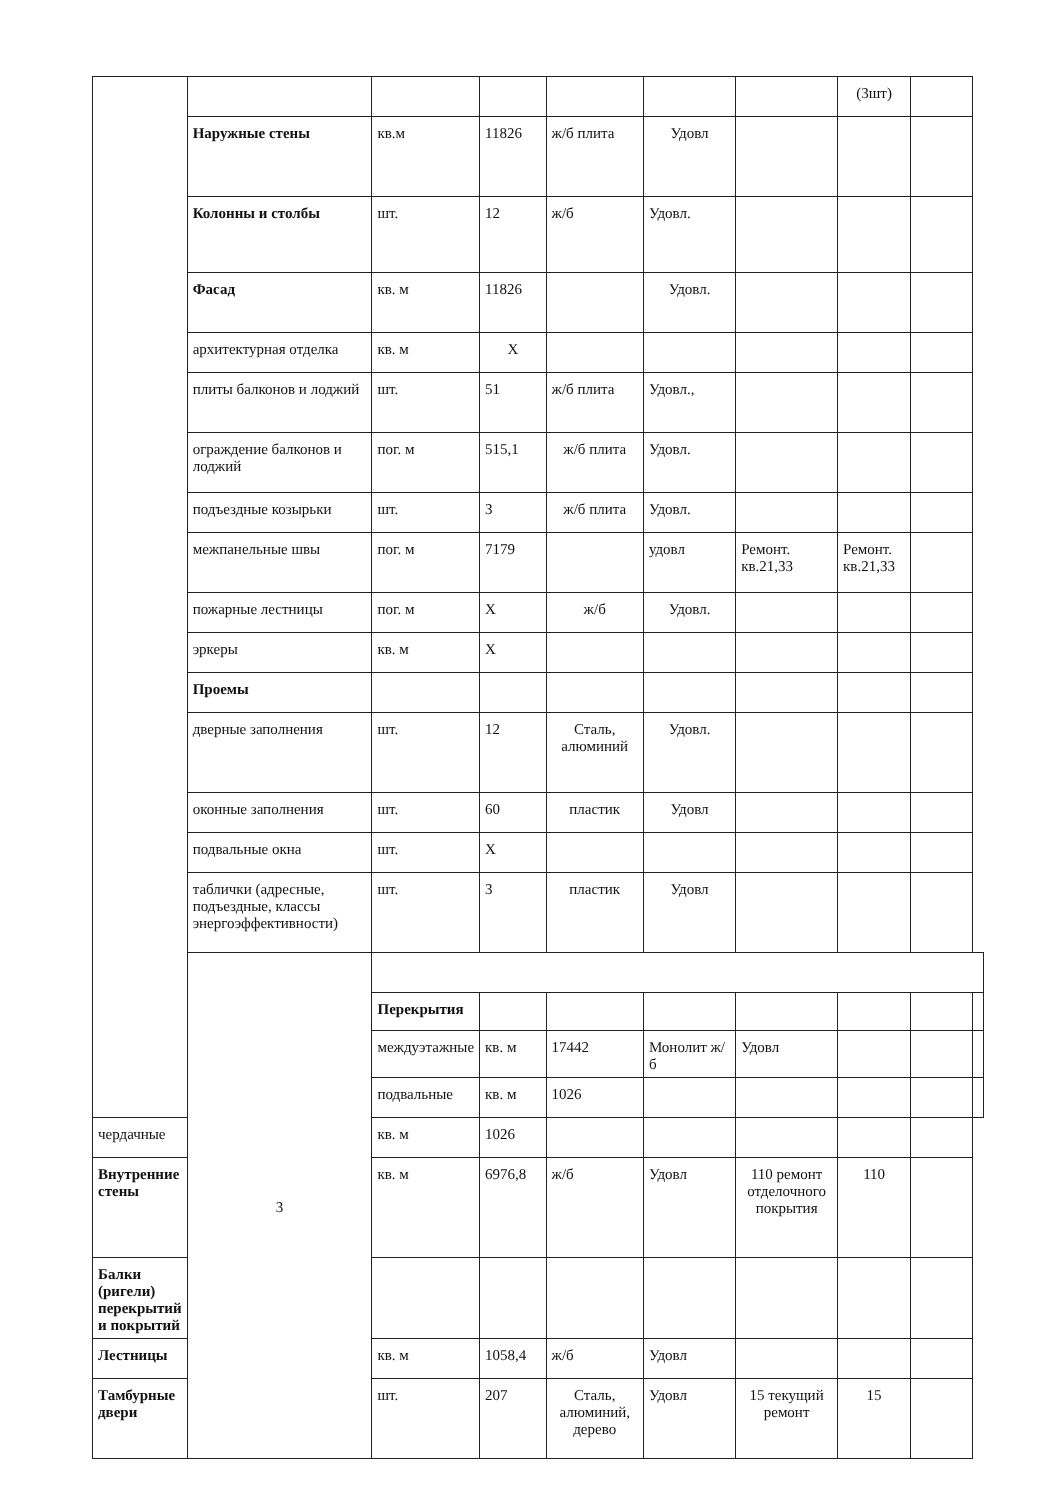| | | | | | | | (3шт) | | |
| | Наружные стены | кв.м | 11826 | ж/б плита | Удовл | | | | |
| | Колонны и столбы | шт. | 12 | ж/б | Удовл. | | | | |
| | Фасад | кв. м | 11826 | | Удовл. | | | | |
| | архитектурная отделка | кв. м | Х | | | | | | |
| | плиты балконов и лоджий | шт. | 51 | ж/б плита | Удовл., | | | | |
| | ограждение балконов и лоджий | пог. м | 515,1 | ж/б плита | Удовл. | | | | |
| | подъездные козырьки | шт. | 3 | ж/б плита | Удовл. | | | | |
| | межпанельные швы | пог. м | 7179 | | удовл | Ремонт. кв.21,33 | Ремонт. кв.21,33 | | |
| | пожарные лестницы | пог. м | Х | ж/б | Удовл. | | | | |
| | эркеры | кв. м | Х | | | | | | |
| | Проемы | | | | | | | | |
| | дверные заполнения | шт. | 12 | Сталь, алюминий | Удовл. | | | | |
| | оконные заполнения | шт. | 60 | пластик | Удовл | | | | |
| | подвальные окна | шт. | Х | | | | | | |
| | таблички (адресные, подъездные, классы энергоэффективности) | шт. | 3 | пластик | Удовл | | | | |
| | 3 | | | | | | | | |
| | | Перекрытия | | | | | | | |
| | | междуэтажные | кв. м | 17442 | Монолит ж/б | Удовл | | | |
| | | подвальные | кв. м | 1026 | | | | | |
| чердачные | | кв. м | 1026 | | | | | | |
| Внутренние стены | | кв. м | 6976,8 | ж/б | Удовл | 110 ремонт отделочного покрытия | 110 | | |
| Балки (ригели) перекрытий и покрытий | | | | | | | | | |
| Лестницы | | кв. м | 1058,4 | ж/б | Удовл | | | | |
| Тамбурные двери | | шт. | 207 | Сталь, алюминий, дерево | Удовл | 15 текущий ремонт | 15 | | |